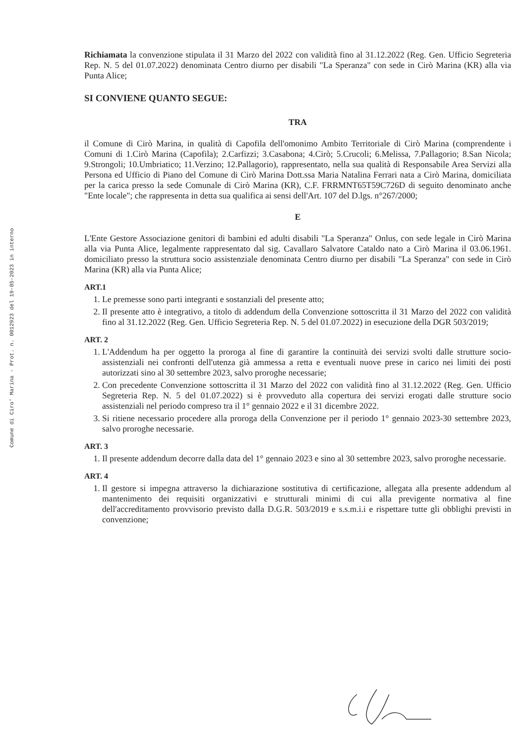Comune di Ciro' Marina - Prot. n. 0012923 del 19-05-2023 in interno
Richiamata la convenzione stipulata il 31 Marzo del 2022 con validità fino al 31.12.2022 (Reg. Gen. Ufficio Segreteria Rep. N. 5 del 01.07.2022) denominata Centro diurno per disabili "La Speranza" con sede in Cirò Marina (KR) alla via Punta Alice;
SI CONVIENE QUANTO SEGUE:
TRA
il Comune di Cirò Marina, in qualità di Capofila dell'omonimo Ambito Territoriale di Cirò Marina (comprendente i Comuni di 1.Cirò Marina (Capofila); 2.Carfizzi; 3.Casabona; 4.Cirò; 5.Crucoli; 6.Melissa, 7.Pallagorio; 8.San Nicola; 9.Strongoli; 10.Umbriatico; 11.Verzino; 12.Pallagorio), rappresentato, nella sua qualità di Responsabile Area Servizi alla Persona ed Ufficio di Piano del Comune di Cirò Marina Dott.ssa Maria Natalina Ferrari nata a Cirò Marina, domiciliata per la carica presso la sede Comunale di Cirò Marina (KR), C.F. FRRMNT65T59C726D di seguito denominato anche "Ente locale"; che rappresenta in detta sua qualifica ai sensi dell'Art. 107 del D.lgs. n°267/2000;
E
L'Ente Gestore Associazione genitori di bambini ed adulti disabili "La Speranza" Onlus, con sede legale in Cirò Marina alla via Punta Alice, legalmente rappresentato dal sig. Cavallaro Salvatore Cataldo nato a Cirò Marina il 03.06.1961. domiciliato presso la struttura socio assistenziale denominata Centro diurno per disabili "La Speranza" con sede in Cirò Marina (KR) alla via Punta Alice;
ART.1
1. Le premesse sono parti integranti e sostanziali del presente atto;
2. Il presente atto è integrativo, a titolo di addendum della Convenzione sottoscritta il 31 Marzo del 2022 con validità fino al 31.12.2022 (Reg. Gen. Ufficio Segreteria Rep. N. 5 del 01.07.2022) in esecuzione della DGR 503/2019;
ART. 2
1. L'Addendum ha per oggetto la proroga al fine di garantire la continuità dei servizi svolti dalle strutture socio-assistenziali nei confronti dell'utenza già ammessa a retta e eventuali nuove prese in carico nei limiti dei posti autorizzati sino al 30 settembre 2023, salvo proroghe necessarie;
2. Con precedente Convenzione sottoscritta il 31 Marzo del 2022 con validità fino al 31.12.2022 (Reg. Gen. Ufficio Segreteria Rep. N. 5 del 01.07.2022) si è provveduto alla copertura dei servizi erogati dalle strutture socio assistenziali nel periodo compreso tra il 1° gennaio 2022 e il 31 dicembre 2022.
3. Si ritiene necessario procedere alla proroga della Convenzione per il periodo 1° gennaio 2023-30 settembre 2023, salvo proroghe necessarie.
ART. 3
1. Il presente addendum decorre dalla data del 1° gennaio 2023 e sino al 30 settembre 2023, salvo proroghe necessarie.
ART. 4
1. Il gestore si impegna attraverso la dichiarazione sostitutiva di certificazione, allegata alla presente addendum al mantenimento dei requisiti organizzativi e strutturali minimi di cui alla previgente normativa al fine dell'accreditamento provvisorio previsto dalla D.G.R. 503/2019 e s.s.m.i.i e rispettare tutte gli obblighi previsti in convenzione;